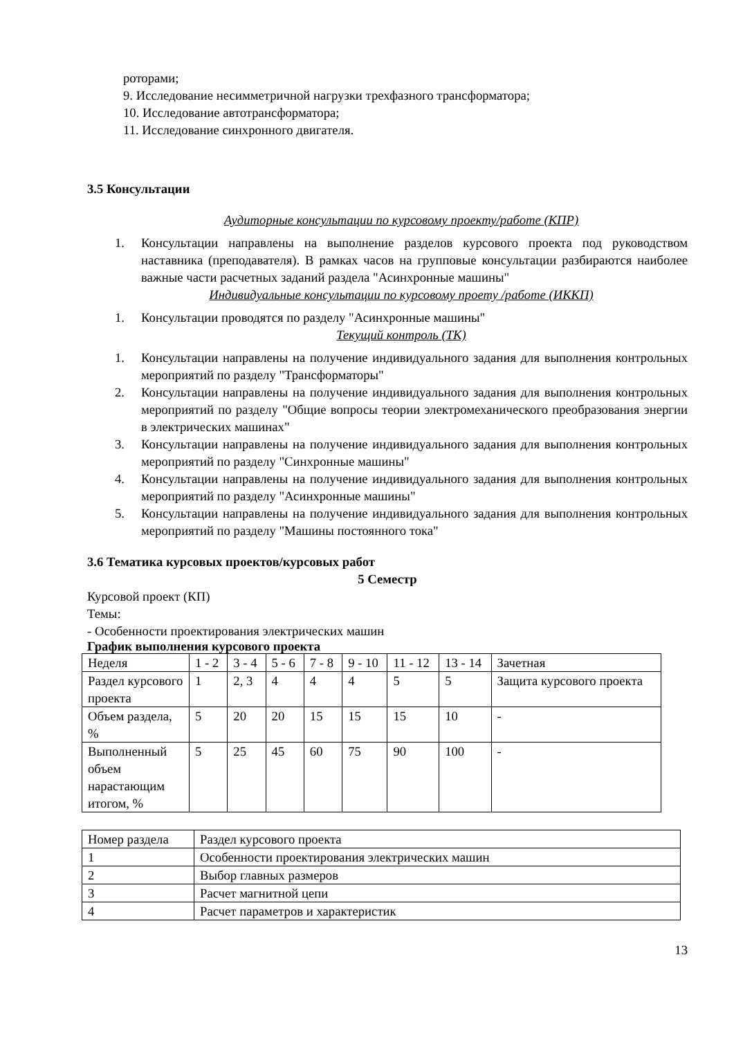роторами;
9. Исследование несимметричной нагрузки трехфазного трансформатора;
10. Исследование автотрансформатора;
11. Исследование синхронного двигателя.
3.5 Консультации
Аудиторные консультации по курсовому проекту/работе (КПР)
1. Консультации направлены на выполнение разделов курсового проекта под руководством наставника (преподавателя). В рамках часов на групповые консультации разбираются наиболее важные части расчетных заданий раздела "Асинхронные машины"
Индивидуальные консультации по курсовому проету /работе (ИККП)
1. Консультации проводятся по разделу "Асинхронные машины"
Текущий контроль (ТК)
1. Консультации направлены на получение индивидуального задания для выполнения контрольных мероприятий по разделу "Трансформаторы"
2. Консультации направлены на получение индивидуального задания для выполнения контрольных мероприятий по разделу "Общие вопросы теории электромеханического преобразования энергии в электрических машинах"
3. Консультации направлены на получение индивидуального задания для выполнения контрольных мероприятий по разделу "Синхронные машины"
4. Консультации направлены на получение индивидуального задания для выполнения контрольных мероприятий по разделу "Асинхронные машины"
5. Консультации направлены на получение индивидуального задания для выполнения контрольных мероприятий по разделу "Машины постоянного тока"
3.6 Тематика курсовых проектов/курсовых работ
5 Семестр
Курсовой проект (КП)
Темы:
- Особенности проектирования электрических машин
График выполнения курсового проекта
| Неделя | 1 - 2 | 3 - 4 | 5 - 6 | 7 - 8 | 9 - 10 | 11 - 12 | 13 - 14 | Зачетная |
| Раздел курсового проекта | 1 | 2, 3 | 4 | 4 | 4 | 5 | 5 | Защита курсового проекта |
| Объем раздела, % | 5 | 20 | 20 | 15 | 15 | 15 | 10 | - |
| Выполненный объем нарастающим итогом, % | 5 | 25 | 45 | 60 | 75 | 90 | 100 | - |
| Номер раздела | Раздел курсового проекта |
| 1 | Особенности проектирования электрических машин |
| 2 | Выбор главных размеров |
| 3 | Расчет магнитной цепи |
| 4 | Расчет параметров и характеристик |
13